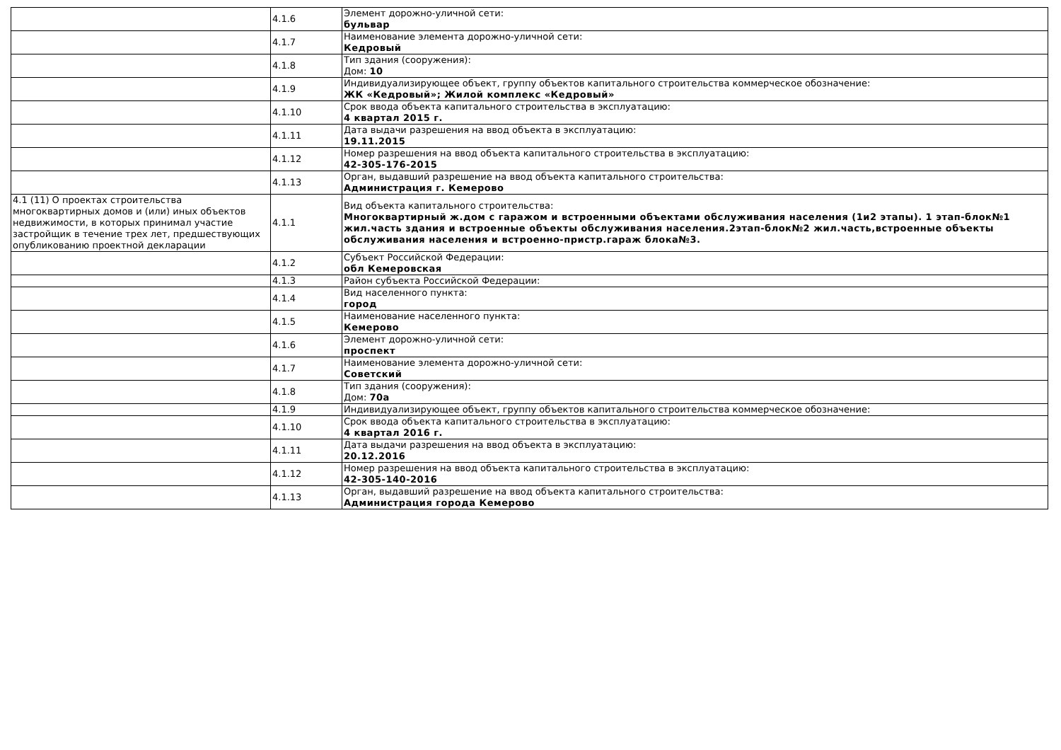| | 4.1.6 | Элемент дорожно-уличной сети: бульвар |
| | 4.1.7 | Наименование элемента дорожно-уличной сети: Кедровый |
| | 4.1.8 | Тип здания (сооружения): Дом: 10 |
| | 4.1.9 | Индивидуализирующее объект, группу объектов капитального строительства коммерческое обозначение: ЖК «Кедровый»; Жилой комплекс «Кедровый» |
| | 4.1.10 | Срок ввода объекта капитального строительства в эксплуатацию: 4 квартал 2015 г. |
| | 4.1.11 | Дата выдачи разрешения на ввод объекта в эксплуатацию: 19.11.2015 |
| | 4.1.12 | Номер разрешения на ввод объекта капитального строительства в эксплуатацию: 42-305-176-2015 |
| | 4.1.13 | Орган, выдавший разрешение на ввод объекта капитального строительства: Администрация г. Кемерово |
| 4.1 (11) О проектах строительства многоквартирных домов и (или) иных объектов недвижимости, в которых принимал участие застройщик в течение трех лет, предшествующих опубликованию проектной декларации | 4.1.1 | Вид объекта капитального строительства: Многоквартирный ж.дом с гаражом и встроенными объектами обслуживания населения (1и2 этапы). 1 этап-блок№1 жил.часть здания и встроенные объекты обслуживания населения.2этап-блок№2 жил.часть,встроенные объекты обслуживания населения и встроенно-пристр.гараж блока№3. |
| | 4.1.2 | Субъект Российской Федерации: обл Кемеровская |
| | 4.1.3 | Район субъекта Российской Федерации: |
| | 4.1.4 | Вид населенного пункта: город |
| | 4.1.5 | Наименование населенного пункта: Кемерово |
| | 4.1.6 | Элемент дорожно-уличной сети: проспект |
| | 4.1.7 | Наименование элемента дорожно-уличной сети: Советский |
| | 4.1.8 | Тип здания (сооружения): Дом: 70а |
| | 4.1.9 | Индивидуализирующее объект, группу объектов капитального строительства коммерческое обозначение: |
| | 4.1.10 | Срок ввода объекта капитального строительства в эксплуатацию: 4 квартал 2016 г. |
| | 4.1.11 | Дата выдачи разрешения на ввод объекта в эксплуатацию: 20.12.2016 |
| | 4.1.12 | Номер разрешения на ввод объекта капитального строительства в эксплуатацию: 42-305-140-2016 |
| | 4.1.13 | Орган, выдавший разрешение на ввод объекта капитального строительства: Администрация города Кемерово |